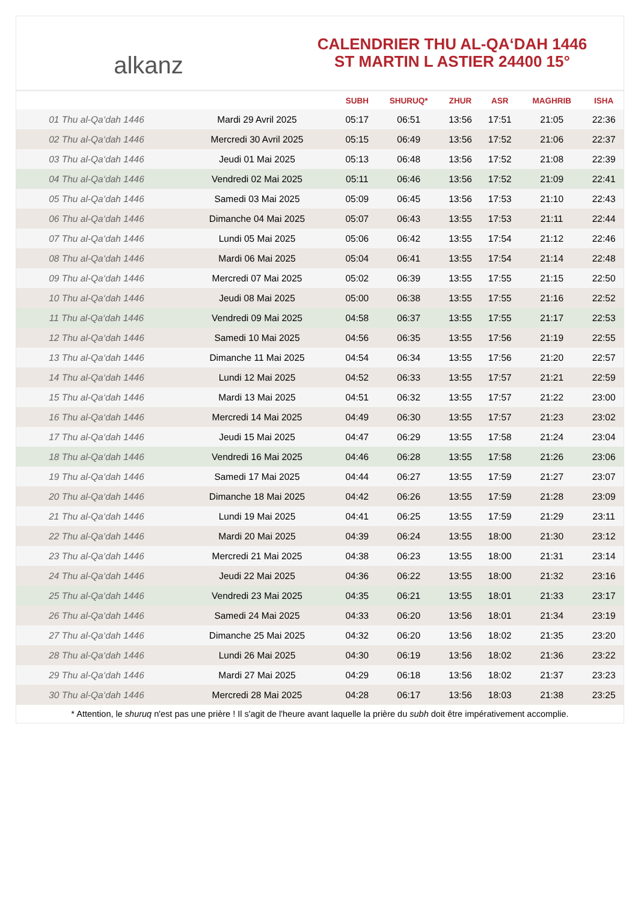alkanz
CALENDRIER THU AL-QA‘DAH 1446
ST MARTIN L ASTIER 24400 15°
| | | SUBH | SHURUQ* | ZHUR | ASR | MAGHRIB | ISHA |
| --- | --- | --- | --- | --- | --- | --- | --- |
| 01 Thu al-Qa‘dah 1446 | Mardi 29 Avril 2025 | 05:17 | 06:51 | 13:56 | 17:51 | 21:05 | 22:36 |
| 02 Thu al-Qa‘dah 1446 | Mercredi 30 Avril 2025 | 05:15 | 06:49 | 13:56 | 17:52 | 21:06 | 22:37 |
| 03 Thu al-Qa‘dah 1446 | Jeudi 01 Mai 2025 | 05:13 | 06:48 | 13:56 | 17:52 | 21:08 | 22:39 |
| 04 Thu al-Qa‘dah 1446 | Vendredi 02 Mai 2025 | 05:11 | 06:46 | 13:56 | 17:52 | 21:09 | 22:41 |
| 05 Thu al-Qa‘dah 1446 | Samedi 03 Mai 2025 | 05:09 | 06:45 | 13:56 | 17:53 | 21:10 | 22:43 |
| 06 Thu al-Qa‘dah 1446 | Dimanche 04 Mai 2025 | 05:07 | 06:43 | 13:55 | 17:53 | 21:11 | 22:44 |
| 07 Thu al-Qa‘dah 1446 | Lundi 05 Mai 2025 | 05:06 | 06:42 | 13:55 | 17:54 | 21:12 | 22:46 |
| 08 Thu al-Qa‘dah 1446 | Mardi 06 Mai 2025 | 05:04 | 06:41 | 13:55 | 17:54 | 21:14 | 22:48 |
| 09 Thu al-Qa‘dah 1446 | Mercredi 07 Mai 2025 | 05:02 | 06:39 | 13:55 | 17:55 | 21:15 | 22:50 |
| 10 Thu al-Qa‘dah 1446 | Jeudi 08 Mai 2025 | 05:00 | 06:38 | 13:55 | 17:55 | 21:16 | 22:52 |
| 11 Thu al-Qa‘dah 1446 | Vendredi 09 Mai 2025 | 04:58 | 06:37 | 13:55 | 17:55 | 21:17 | 22:53 |
| 12 Thu al-Qa‘dah 1446 | Samedi 10 Mai 2025 | 04:56 | 06:35 | 13:55 | 17:56 | 21:19 | 22:55 |
| 13 Thu al-Qa‘dah 1446 | Dimanche 11 Mai 2025 | 04:54 | 06:34 | 13:55 | 17:56 | 21:20 | 22:57 |
| 14 Thu al-Qa‘dah 1446 | Lundi 12 Mai 2025 | 04:52 | 06:33 | 13:55 | 17:57 | 21:21 | 22:59 |
| 15 Thu al-Qa‘dah 1446 | Mardi 13 Mai 2025 | 04:51 | 06:32 | 13:55 | 17:57 | 21:22 | 23:00 |
| 16 Thu al-Qa‘dah 1446 | Mercredi 14 Mai 2025 | 04:49 | 06:30 | 13:55 | 17:57 | 21:23 | 23:02 |
| 17 Thu al-Qa‘dah 1446 | Jeudi 15 Mai 2025 | 04:47 | 06:29 | 13:55 | 17:58 | 21:24 | 23:04 |
| 18 Thu al-Qa‘dah 1446 | Vendredi 16 Mai 2025 | 04:46 | 06:28 | 13:55 | 17:58 | 21:26 | 23:06 |
| 19 Thu al-Qa‘dah 1446 | Samedi 17 Mai 2025 | 04:44 | 06:27 | 13:55 | 17:59 | 21:27 | 23:07 |
| 20 Thu al-Qa‘dah 1446 | Dimanche 18 Mai 2025 | 04:42 | 06:26 | 13:55 | 17:59 | 21:28 | 23:09 |
| 21 Thu al-Qa‘dah 1446 | Lundi 19 Mai 2025 | 04:41 | 06:25 | 13:55 | 17:59 | 21:29 | 23:11 |
| 22 Thu al-Qa‘dah 1446 | Mardi 20 Mai 2025 | 04:39 | 06:24 | 13:55 | 18:00 | 21:30 | 23:12 |
| 23 Thu al-Qa‘dah 1446 | Mercredi 21 Mai 2025 | 04:38 | 06:23 | 13:55 | 18:00 | 21:31 | 23:14 |
| 24 Thu al-Qa‘dah 1446 | Jeudi 22 Mai 2025 | 04:36 | 06:22 | 13:55 | 18:00 | 21:32 | 23:16 |
| 25 Thu al-Qa‘dah 1446 | Vendredi 23 Mai 2025 | 04:35 | 06:21 | 13:55 | 18:01 | 21:33 | 23:17 |
| 26 Thu al-Qa‘dah 1446 | Samedi 24 Mai 2025 | 04:33 | 06:20 | 13:56 | 18:01 | 21:34 | 23:19 |
| 27 Thu al-Qa‘dah 1446 | Dimanche 25 Mai 2025 | 04:32 | 06:20 | 13:56 | 18:02 | 21:35 | 23:20 |
| 28 Thu al-Qa‘dah 1446 | Lundi 26 Mai 2025 | 04:30 | 06:19 | 13:56 | 18:02 | 21:36 | 23:22 |
| 29 Thu al-Qa‘dah 1446 | Mardi 27 Mai 2025 | 04:29 | 06:18 | 13:56 | 18:02 | 21:37 | 23:23 |
| 30 Thu al-Qa‘dah 1446 | Mercredi 28 Mai 2025 | 04:28 | 06:17 | 13:56 | 18:03 | 21:38 | 23:25 |
* Attention, le shuruq n'est pas une prière ! Il s'agit de l'heure avant laquelle la prière du subh doit être impérativement accomplie.